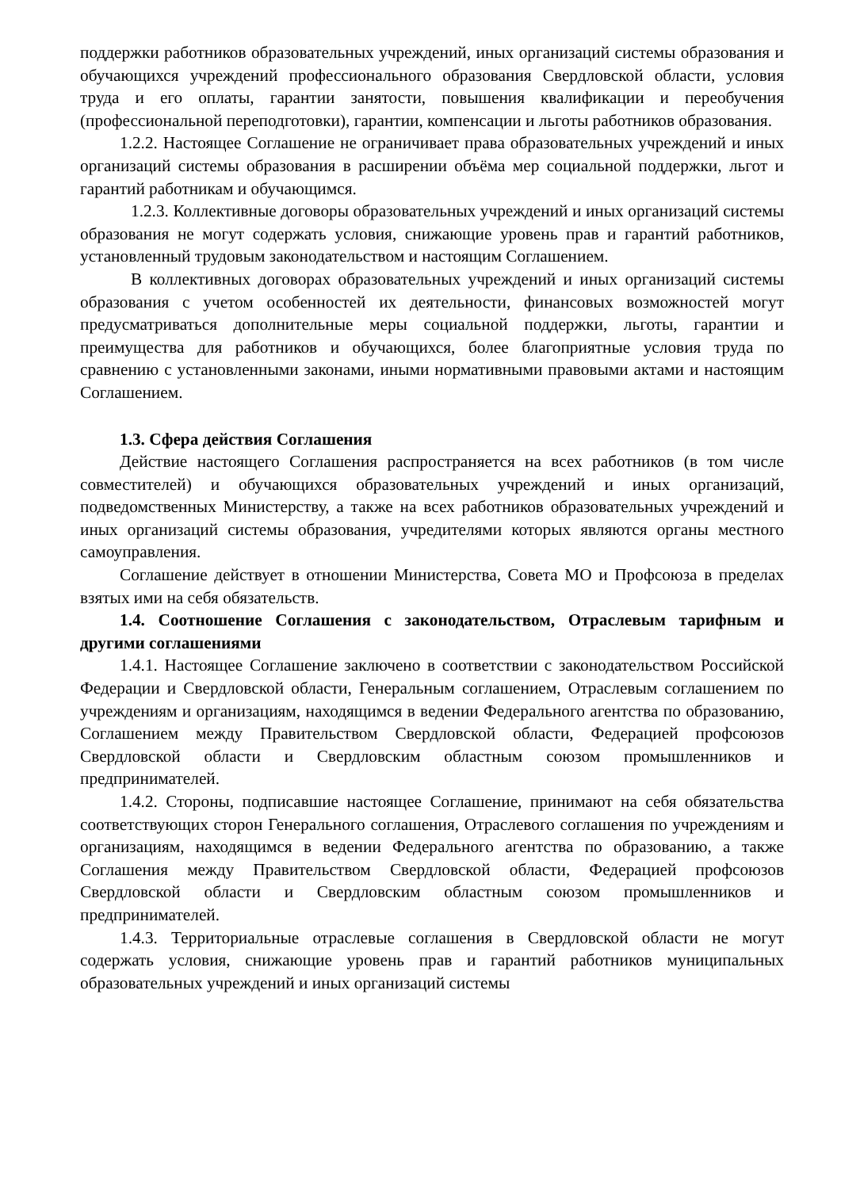поддержки работников образовательных учреждений, иных организаций системы образования и обучающихся учреждений профессионального образования Свердловской области, условия труда и его оплаты, гарантии занятости, повышения квалификации и переобучения (профессиональной переподготовки), гарантии, компенсации и льготы работников образования.
1.2.2. Настоящее Соглашение не ограничивает права образовательных учреждений и иных организаций системы образования в расширении объёма мер социальной поддержки, льгот и гарантий работникам и обучающимся.
1.2.3. Коллективные договоры образовательных учреждений и иных организаций системы образования не могут содержать условия, снижающие уровень прав и гарантий работников, установленный трудовым законодательством и настоящим Соглашением.
В коллективных договорах образовательных учреждений и иных организаций системы образования с учетом особенностей их деятельности, финансовых возможностей могут предусматриваться дополнительные меры социальной поддержки, льготы, гарантии и преимущества для работников и обучающихся, более благоприятные условия труда по сравнению с установленными законами, иными нормативными правовыми актами и настоящим Соглашением.
1.3. Сфера действия Соглашения
Действие настоящего Соглашения распространяется на всех работников (в том числе совместителей) и обучающихся образовательных учреждений и иных организаций, подведомственных Министерству, а также на всех работников образовательных учреждений и иных организаций системы образования, учредителями которых являются органы местного самоуправления.
Соглашение действует в отношении Министерства, Совета МО и Профсоюза в пределах взятых ими на себя обязательств.
1.4. Соотношение Соглашения с законодательством, Отраслевым тарифным и другими соглашениями
1.4.1. Настоящее Соглашение заключено в соответствии с законодательством Российской Федерации и Свердловской области, Генеральным соглашением, Отраслевым соглашением по учреждениям и организациям, находящимся в ведении Федерального агентства по образованию, Соглашением между Правительством Свердловской области, Федерацией профсоюзов Свердловской области и Свердловским областным союзом промышленников и предпринимателей.
1.4.2. Стороны, подписавшие настоящее Соглашение, принимают на себя обязательства соответствующих сторон Генерального соглашения, Отраслевого соглашения по учреждениям и организациям, находящимся в ведении Федерального агентства по образованию, а также Соглашения между Правительством Свердловской области, Федерацией профсоюзов Свердловской области и Свердловским областным союзом промышленников и предпринимателей.
1.4.3. Территориальные отраслевые соглашения в Свердловской области не могут содержать условия, снижающие уровень прав и гарантий работников муниципальных образовательных учреждений и иных организаций системы